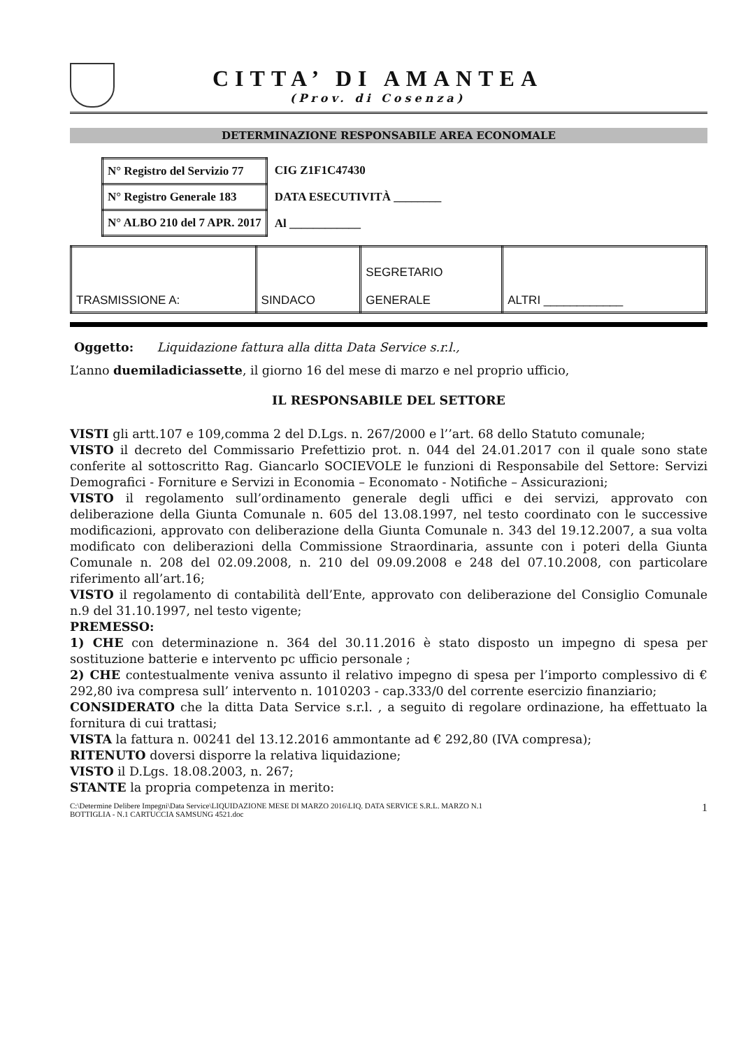CITTA’ DI AMANTEA
(Prov. di Cosenza)
DETERMINAZIONE RESPONSABILE AREA ECONOMALE
| N° Registro del Servizio 77 |
| N° Registro Generale 183 |
| N° ALBO 210 del 7 APR. 2017 |
CIG Z1F1C47430
DATA ESECUTIVITÀ ________
Al ____________
| TRASMISSIONE A: | SINDACO | SEGRETARIO GENERALE | ALTRI ____________ |
Oggetto: Liquidazione fattura alla ditta Data Service s.r.l.,
L’anno duemiladiciassette, il giorno 16 del mese di marzo e nel proprio ufficio,
IL RESPONSABILE DEL SETTORE
VISTI gli artt.107 e 109,comma 2 del D.Lgs. n. 267/2000 e l’’art. 68 dello Statuto comunale;
VISTO il decreto del Commissario Prefettizio prot. n. 044 del 24.01.2017 con il quale sono state conferite al sottoscritto Rag. Giancarlo SOCIEVOLE le funzioni di Responsabile del Settore: Servizi Demografici - Forniture e Servizi in Economia – Economato - Notifiche – Assicurazioni;
VISTO il regolamento sull’ordinamento generale degli uffici e dei servizi, approvato con deliberazione della Giunta Comunale n. 605 del 13.08.1997, nel testo coordinato con le successive modificazioni, approvato con deliberazione della Giunta Comunale n. 343 del 19.12.2007, a sua volta modificato con deliberazioni della Commissione Straordinaria, assunte con i poteri della Giunta Comunale n. 208 del 02.09.2008, n. 210 del 09.09.2008 e 248 del 07.10.2008, con particolare riferimento all’art.16;
VISTO il regolamento di contabilità dell’Ente, approvato con deliberazione del Consiglio Comunale n.9 del 31.10.1997, nel testo vigente;
PREMESSO:
1) CHE con determinazione n. 364 del 30.11.2016 è stato disposto un impegno di spesa per sostituzione batterie e intervento pc ufficio personale ;
2) CHE contestualmente veniva assunto il relativo impegno di spesa per l’importo complessivo di € 292,80 iva compresa sull’ intervento n. 1010203 - cap.333/0 del corrente esercizio finanziario;
CONSIDERATO che la ditta Data Service s.r.l. , a seguito di regolare ordinazione, ha effettuato la fornitura di cui trattasi;
VISTA la fattura n. 00241 del 13.12.2016 ammontante ad € 292,80 (IVA compresa);
RITENUTO doversi disporre la relativa liquidazione;
VISTO il D.Lgs. 18.08.2003, n. 267;
STANTE la propria competenza in merito:
C:\Determine Delibere Impegni\Data Service\LIQUIDAZIONE MESE DI MARZO 2016\LIQ. DATA SERVICE S.R.L. MARZO N.1
BOTTIGLIA - N.1 CARTUCCIA SAMSUNG 4521.doc 1